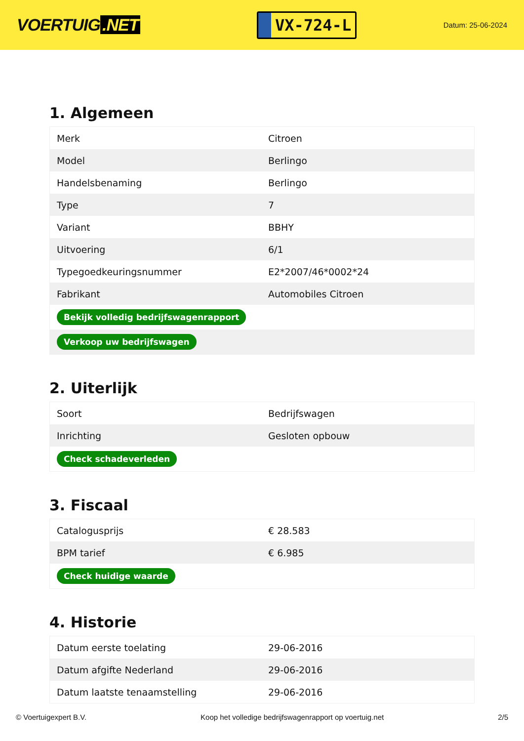VOERTUIG.NET
VX-724-L
Datum: 25-06-2024
1. Algemeen
| Merk | Citroen |
| Model | Berlingo |
| Handelsbenaming | Berlingo |
| Type | 7 |
| Variant | BBHY |
| Uitvoering | 6/1 |
| Typegoedkeuringsnummer | E2*2007/46*0002*24 |
| Fabrikant | Automobiles Citroen |
| Bekijk volledig bedrijfswagenrapport | |
| Verkoop uw bedrijfswagen | |
2. Uiterlijk
| Soort | Bedrijfswagen |
| Inrichting | Gesloten opbouw |
| Check schadeverleden | |
3. Fiscaal
| Catalogusprijs | € 28.583 |
| BPM tarief | € 6.985 |
| Check huidige waarde | |
4. Historie
| Datum eerste toelating | 29-06-2016 |
| Datum afgifte Nederland | 29-06-2016 |
| Datum laatste tenaamstelling | 29-06-2016 |
© Voertuigexpert B.V. Koop het volledige bedrijfswagenrapport op voertuig.net 2/5